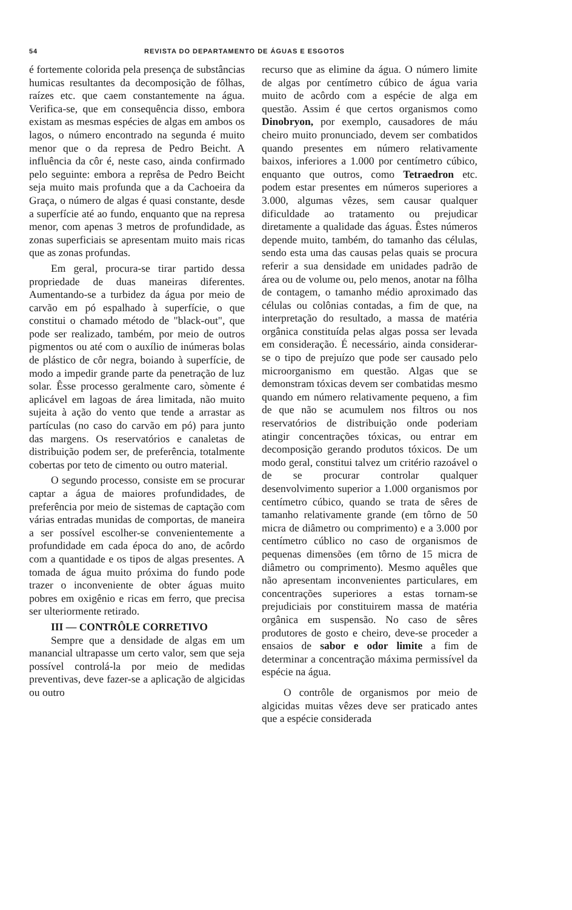54 REVISTA DO DEPARTAMENTO DE ÁGUAS E ESGOTOS
é fortemente colorida pela presença de substâncias humicas resultantes da decomposição de fôlhas, raízes etc. que caem constantemente na água. Verifica-se, que em consequência disso, embora existam as mesmas espécies de algas em ambos os lagos, o número encontrado na segunda é muito menor que o da represa de Pedro Beicht. A influência da côr é, neste caso, ainda confirmado pelo seguinte: embora a reprêsa de Pedro Beicht seja muito mais profunda que a da Cachoeira da Graça, o número de algas é quasi constante, desde a superfície até ao fundo, enquanto que na represa menor, com apenas 3 metros de profundidade, as zonas superficiais se apresentam muito mais ricas que as zonas profundas.
Em geral, procura-se tirar partido dessa propriedade de duas maneiras diferentes. Aumentando-se a turbidez da água por meio de carvão em pó espalhado à superfície, o que constitui o chamado método de "black-out", que pode ser realizado, também, por meio de outros pigmentos ou até com o auxílio de inúmeras bolas de plástico de côr negra, boiando à superfície, de modo a impedir grande parte da penetração de luz solar. Êsse processo geralmente caro, sòmente é aplicável em lagoas de área limitada, não muito sujeita à ação do vento que tende a arrastar as partículas (no caso do carvão em pó) para junto das margens. Os reservatórios e canaletas de distribuição podem ser, de preferência, totalmente cobertas por teto de cimento ou outro material.
O segundo processo, consiste em se procurar captar a água de maiores profundidades, de preferência por meio de sistemas de captação com várias entradas munidas de comportas, de maneira a ser possível escolher-se convenientemente a profundidade em cada época do ano, de acôrdo com a quantidade e os tipos de algas presentes. A tomada de água muito próxima do fundo pode trazer o inconveniente de obter águas muito pobres em oxigênio e ricas em ferro, que precisa ser ulteriormente retirado.
III — CONTRÔLE CORRETIVO
Sempre que a densidade de algas em um manancial ultrapasse um certo valor, sem que seja possível controlá-la por meio de medidas preventivas, deve fazer-se a aplicação de algicidas ou outro
recurso que as elimine da água. O número limite de algas por centímetro cúbico de água varia muito de acôrdo com a espécie de alga em questão. Assim é que certos organismos como Dinobryon, por exemplo, causadores de máu cheiro muito pronunciado, devem ser combatidos quando presentes em número relativamente baixos, inferiores a 1.000 por centímetro cúbico, enquanto que outros, como Tetraedron etc. podem estar presentes em números superiores a 3.000, algumas vêzes, sem causar qualquer dificuldade ao tratamento ou prejudicar diretamente a qualidade das águas. Êstes números depende muito, também, do tamanho das células, sendo esta uma das causas pelas quais se procura referir a sua densidade em unidades padrão de área ou de volume ou, pelo menos, anotar na fôlha de contagem, o tamanho médio aproximado das células ou colônias contadas, a fim de que, na interpretação do resultado, a massa de matéria orgânica constituída pelas algas possa ser levada em consideração. É necessário, ainda considerar-se o tipo de prejuízo que pode ser causado pelo microorganismo em questão. Algas que se demonstram tóxicas devem ser combatidas mesmo quando em número relativamente pequeno, a fim de que não se acumulem nos filtros ou nos reservatórios de distribuição onde poderiam atingir concentrações tóxicas, ou entrar em decomposição gerando produtos tóxicos. De um modo geral, constitui talvez um critério razoável o de se procurar controlar qualquer desenvolvimento superior a 1.000 organismos por centímetro cúbico, quando se trata de sêres de tamanho relativamente grande (em tôrno de 50 micra de diâmetro ou comprimento) e a 3.000 por centímetro cúblico no caso de organismos de pequenas dimensões (em tôrno de 15 micra de diâmetro ou comprimento). Mesmo aquêles que não apresentam inconvenientes particulares, em concentrações superiores a estas tornam-se prejudiciais por constituirem massa de matéria orgânica em suspensão. No caso de sêres produtores de gosto e cheiro, deve-se proceder a ensaios de sabor e odor limite a fim de determinar a concentração máxima permissível da espécie na água.
O contrôle de organismos por meio de algicidas muitas vêzes deve ser praticado antes que a espécie considerada